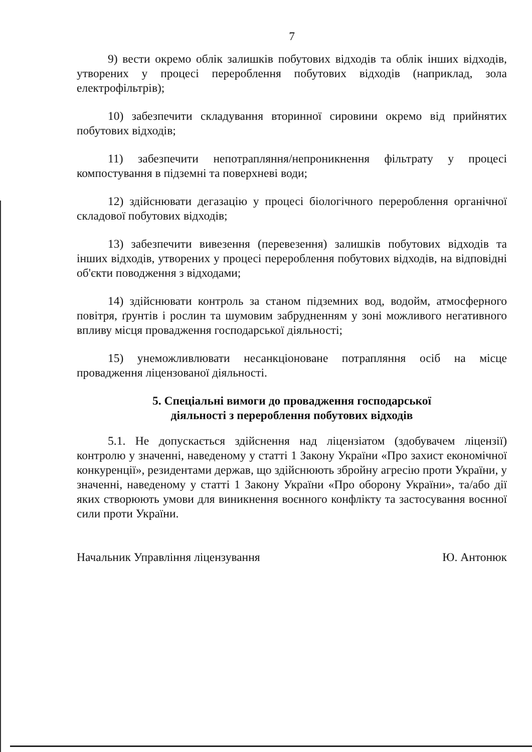7
9) вести окремо облік залишків побутових відходів та облік інших відходів, утворених у процесі перероблення побутових відходів (наприклад, зола електрофільтрів);
10) забезпечити складування вторинної сировини окремо від прийнятих побутових відходів;
11) забезпечити непотрапляння/непроникнення фільтрату у процесі компостування в підземні та поверхневі води;
12) здійснювати дегазацію у процесі біологічного перероблення органічної складової побутових відходів;
13) забезпечити вивезення (перевезення) залишків побутових відходів та інших відходів, утворених у процесі перероблення побутових відходів, на відповідні об'єкти поводження з відходами;
14) здійснювати контроль за станом підземних вод, водойм, атмосферного повітря, ґрунтів і рослин та шумовим забрудненням у зоні можливого негативного впливу місця провадження господарської діяльності;
15) унеможливлювати несанкціоноване потрапляння осіб на місце провадження ліцензованої діяльності.
5. Спеціальні вимоги до провадження господарської
діяльності з перероблення побутових відходів
5.1. Не допускається здійснення над ліцензіатом (здобувачем ліцензії) контролю у значенні, наведеному у статті 1 Закону України «Про захист економічної конкуренції», резидентами держав, що здійснюють збройну агресію проти України, у значенні, наведеному у статті 1 Закону України «Про оборону України», та/або дії яких створюють умови для виникнення воєнного конфлікту та застосування воєнної сили проти України.
Начальник Управління ліцензування Ю. Антонюк